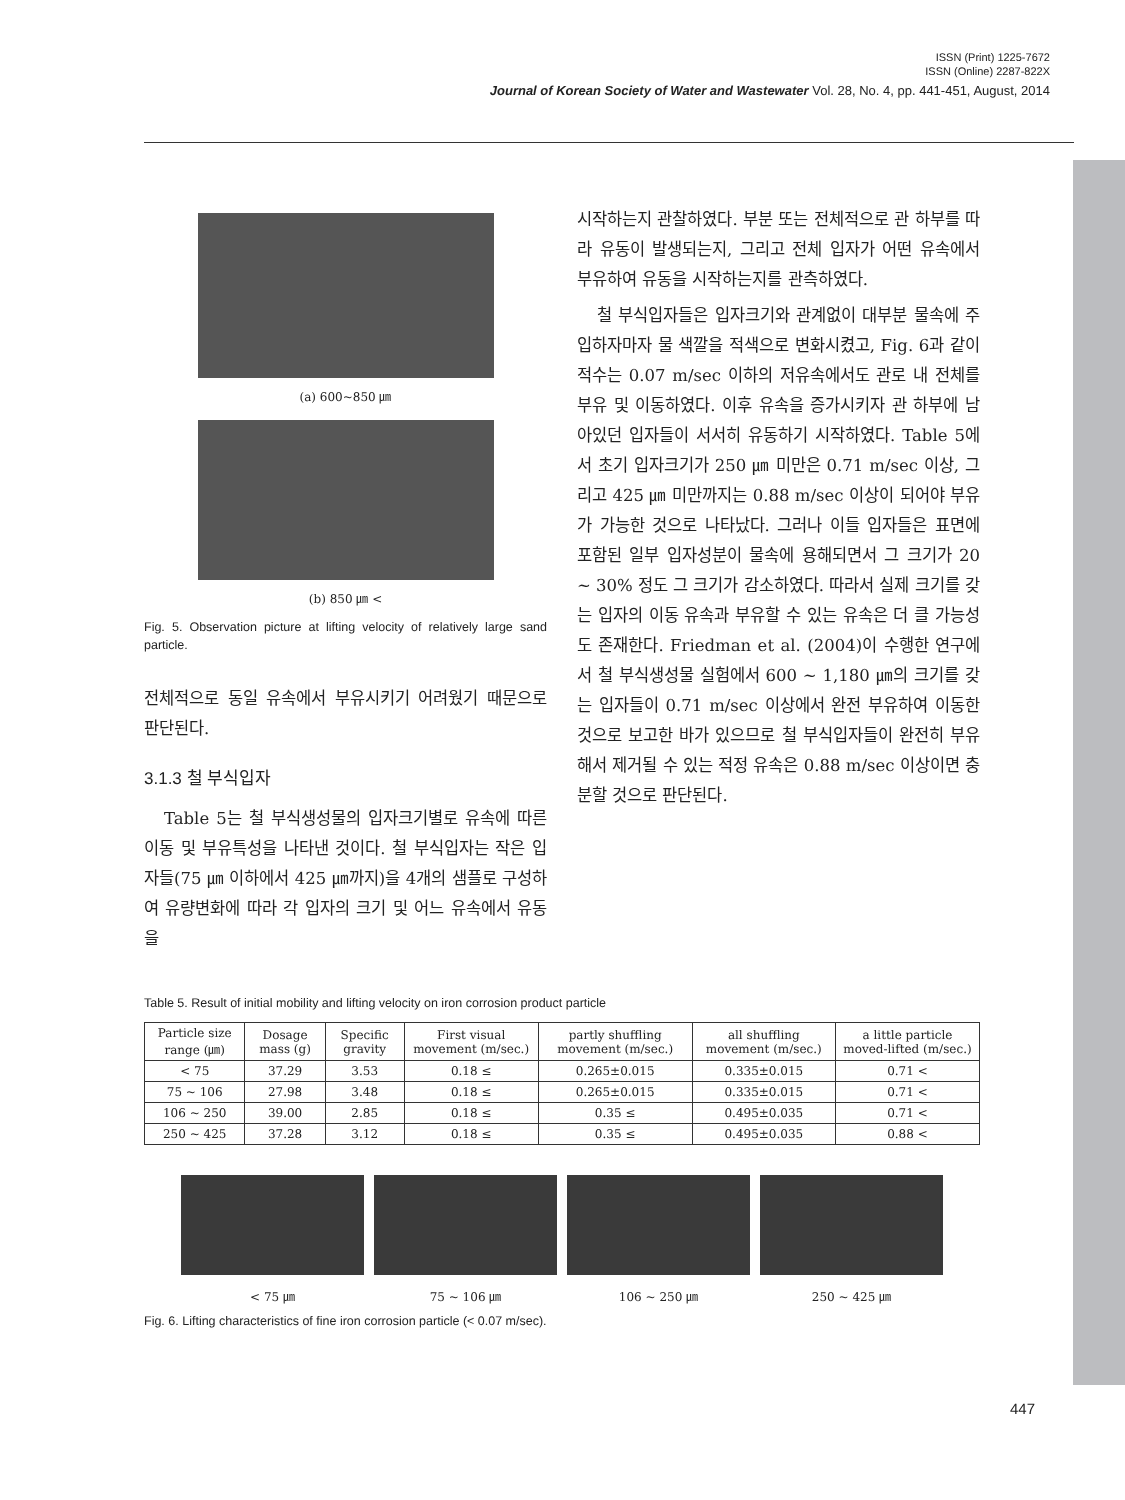ISSN (Print) 1225-7672
ISSN (Online) 2287-822X
Journal of Korean Society of Water and Wastewater Vol. 28, No. 4, pp. 441-451, August, 2014
(a) 600~850 ㎛
(b) 850 ㎛ <
Fig. 5. Observation picture at lifting velocity of relatively large sand particle.
전체적으로 동일 유속에서 부유시키기 어려웠기 때문으로 판단된다.
3.1.3 철 부식입자
Table 5는 철 부식생성물의 입자크기별로 유속에 따른 이동 및 부유특성을 나타낸 것이다. 철 부식입자는 작은 입자들(75 ㎛ 이하에서 425 ㎛까지)을 4개의 샘플로 구성하여 유량변화에 따라 각 입자의 크기 및 어느 유속에서 유동을
시작하는지 관찰하였다. 부분 또는 전체적으로 관 하부를 따라 유동이 발생되는지, 그리고 전체 입자가 어떤 유속에서 부유하여 유동을 시작하는지를 관측하였다.
철 부식입자들은 입자크기와 관계없이 대부분 물속에 주입하자마자 물 색깔을 적색으로 변화시켰고, Fig. 6과 같이 적수는 0.07 m/sec 이하의 저유속에서도 관로 내 전체를 부유 및 이동하였다. 이후 유속을 증가시키자 관 하부에 남아있던 입자들이 서서히 유동하기 시작하였다. Table 5에서 초기 입자크기가 250 ㎛ 미만은 0.71 m/sec 이상, 그리고 425 ㎛ 미만까지는 0.88 m/sec 이상이 되어야 부유가 가능한 것으로 나타났다. 그러나 이들 입자들은 표면에 포함된 일부 입자성분이 물속에 용해되면서 그 크기가 20 ~ 30% 정도 그 크기가 감소하였다. 따라서 실제 크기를 갖는 입자의 이동 유속과 부유할 수 있는 유속은 더 클 가능성도 존재한다. Friedman et al. (2004)이 수행한 연구에서 철 부식생성물 실험에서 600 ~ 1,180 ㎛의 크기를 갖는 입자들이 0.71 m/sec 이상에서 완전 부유하여 이동한 것으로 보고한 바가 있으므로 철 부식입자들이 완전히 부유해서 제거될 수 있는 적정 유속은 0.88 m/sec 이상이면 충분할 것으로 판단된다.
Table 5. Result of initial mobility and lifting velocity on iron corrosion product particle
| Particle size range (㎛) | Dosage mass (g) | Specific gravity | First visual movement (m/sec.) | partly shuffling movement (m/sec.) | all shuffling movement (m/sec.) | a little particle moved-lifted (m/sec.) |
| --- | --- | --- | --- | --- | --- | --- |
| < 75 | 37.29 | 3.53 | 0.18 ≤ | 0.265±0.015 | 0.335±0.015 | 0.71 < |
| 75 ~ 106 | 27.98 | 3.48 | 0.18 ≤ | 0.265±0.015 | 0.335±0.015 | 0.71 < |
| 106 ~ 250 | 39.00 | 2.85 | 0.18 ≤ | 0.35 ≤ | 0.495±0.035 | 0.71 < |
| 250 ~ 425 | 37.28 | 3.12 | 0.18 ≤ | 0.35 ≤ | 0.495±0.035 | 0.88 < |
< 75 ㎛ 75 ~ 106 ㎛ 106 ~ 250 ㎛ 250 ~ 425 ㎛
Fig. 6. Lifting characteristics of fine iron corrosion particle (< 0.07 m/sec).
447